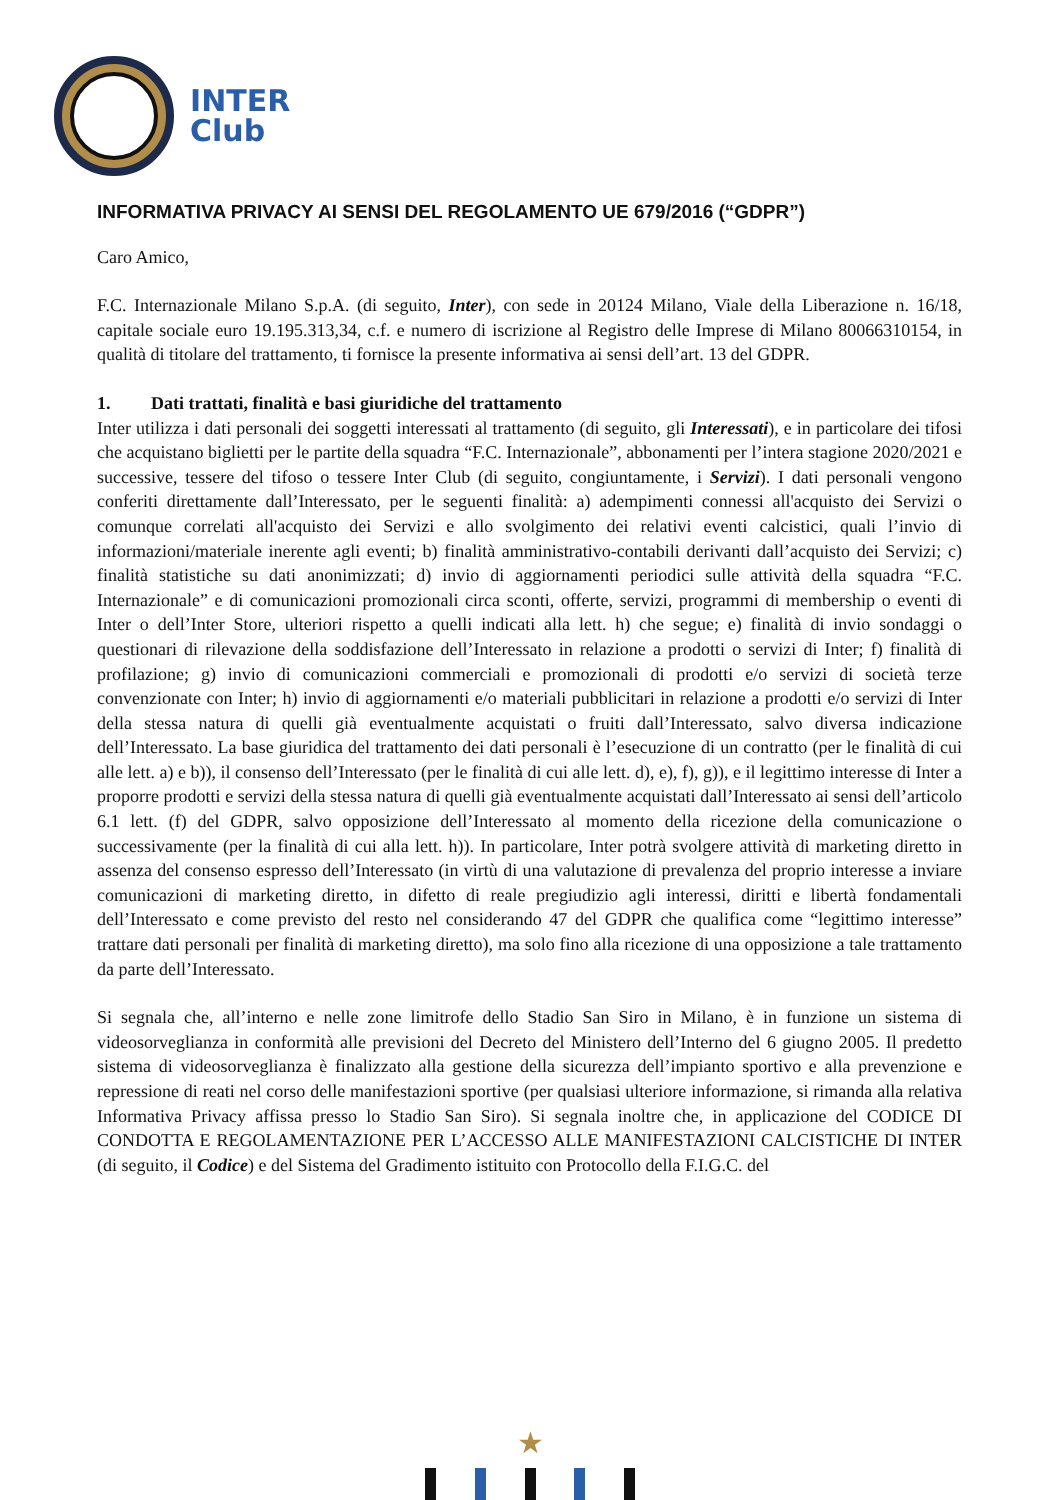INTER
Club
INFORMATIVA PRIVACY AI SENSI DEL REGOLAMENTO UE 679/2016 (“GDPR”)
Caro Amico,
F.C. Internazionale Milano S.p.A. (di seguito, Inter), con sede in 20124 Milano, Viale della Liberazione n. 16/18, capitale sociale euro 19.195.313,34, c.f. e numero di iscrizione al Registro delle Imprese di Milano 80066310154, in qualità di titolare del trattamento, ti fornisce la presente informativa ai sensi dell’art. 13 del GDPR.
1. Dati trattati, finalità e basi giuridiche del trattamento
Inter utilizza i dati personali dei soggetti interessati al trattamento (di seguito, gli Interessati), e in particolare dei tifosi che acquistano biglietti per le partite della squadra “F.C. Internazionale”, abbonamenti per l’intera stagione 2020/2021 e successive, tessere del tifoso o tessere Inter Club (di seguito, congiuntamente, i Servizi). I dati personali vengono conferiti direttamente dall’Interessato, per le seguenti finalità: a) adempimenti connessi all'acquisto dei Servizi o comunque correlati all'acquisto dei Servizi e allo svolgimento dei relativi eventi calcistici, quali l’invio di informazioni/materiale inerente agli eventi; b) finalità amministrativo-contabili derivanti dall’acquisto dei Servizi; c) finalità statistiche su dati anonimizzati; d) invio di aggiornamenti periodici sulle attività della squadra “F.C. Internazionale” e di comunicazioni promozionali circa sconti, offerte, servizi, programmi di membership o eventi di Inter o dell’Inter Store, ulteriori rispetto a quelli indicati alla lett. h) che segue; e) finalità di invio sondaggi o questionari di rilevazione della soddisfazione dell’Interessato in relazione a prodotti o servizi di Inter; f) finalità di profilazione; g) invio di comunicazioni commerciali e promozionali di prodotti e/o servizi di società terze convenzionate con Inter; h) invio di aggiornamenti e/o materiali pubblicitari in relazione a prodotti e/o servizi di Inter della stessa natura di quelli già eventualmente acquistati o fruiti dall’Interessato, salvo diversa indicazione dell’Interessato. La base giuridica del trattamento dei dati personali è l’esecuzione di un contratto (per le finalità di cui alle lett. a) e b)), il consenso dell’Interessato (per le finalità di cui alle lett. d), e), f), g)), e il legittimo interesse di Inter a proporre prodotti e servizi della stessa natura di quelli già eventualmente acquistati dall’Interessato ai sensi dell’articolo 6.1 lett. (f) del GDPR, salvo opposizione dell’Interessato al momento della ricezione della comunicazione o successivamente (per la finalità di cui alla lett. h)). In particolare, Inter potrà svolgere attività di marketing diretto in assenza del consenso espresso dell’Interessato (in virtù di una valutazione di prevalenza del proprio interesse a inviare comunicazioni di marketing diretto, in difetto di reale pregiudizio agli interessi, diritti e libertà fondamentali dell’Interessato e come previsto del resto nel considerando 47 del GDPR che qualifica come “legittimo interesse” trattare dati personali per finalità di marketing diretto), ma solo fino alla ricezione di una opposizione a tale trattamento da parte dell’Interessato.
Si segnala che, all’interno e nelle zone limitrofe dello Stadio San Siro in Milano, è in funzione un sistema di videosorveglianza in conformità alle previsioni del Decreto del Ministero dell’Interno del 6 giugno 2005. Il predetto sistema di videosorveglianza è finalizzato alla gestione della sicurezza dell’impianto sportivo e alla prevenzione e repressione di reati nel corso delle manifestazioni sportive (per qualsiasi ulteriore informazione, si rimanda alla relativa Informativa Privacy affissa presso lo Stadio San Siro). Si segnala inoltre che, in applicazione del CODICE DI CONDOTTA E REGOLAMENTAZIONE PER L’ACCESSO ALLE MANIFESTAZIONI CALCISTICHE DI INTER (di seguito, il Codice) e del Sistema del Gradimento istituito con Protocollo della F.I.G.C. del
★